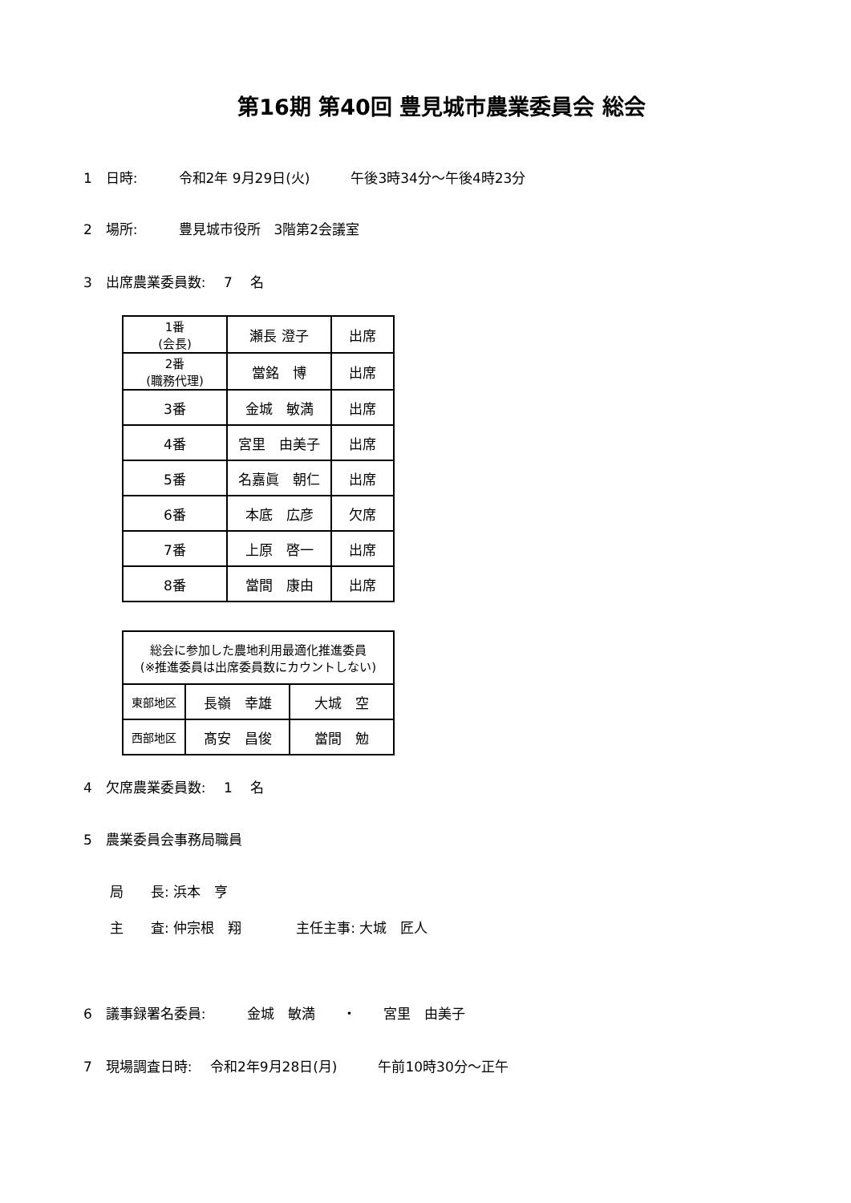第16期 第40回 豊見城市農業委員会 総会
1　日時:　　　令和2年 9月29日(火)　　　午後3時34分～午後4時23分
2　場所:　　　豊見城市役所　3階第2会議室
3　出席農業委員数:　 7　 名
| 1番 (会長) | 瀬長 澄子 | 出席 |
| 2番 (職務代理) | 當銘 博 | 出席 |
| 3番 | 金城 敏満 | 出席 |
| 4番 | 宮里 由美子 | 出席 |
| 5番 | 名嘉眞 朝仁 | 出席 |
| 6番 | 本底 広彦 | 欠席 |
| 7番 | 上原 啓一 | 出席 |
| 8番 | 當間 康由 | 出席 |
| 総会に参加した農地利用最適化推進委員 (※推進委員は出席委員数にカウントしない) | | |
| 東部地区 | 長嶺 幸雄 | 大城 空 |
| 西部地区 | 髙安 昌俊 | 當間 勉 |
4　欠席農業委員数:　 1　 名
5　農業委員会事務局職員
局　　長: 浜本　亨
主　　査: 仲宗根　翔　　　　主任主事: 大城　匠人
6　議事録署名委員:　　　金城　敏満　　・　　宮里　由美子
7　現場調査日時:　 令和2年9月28日(月)　　　午前10時30分～正午